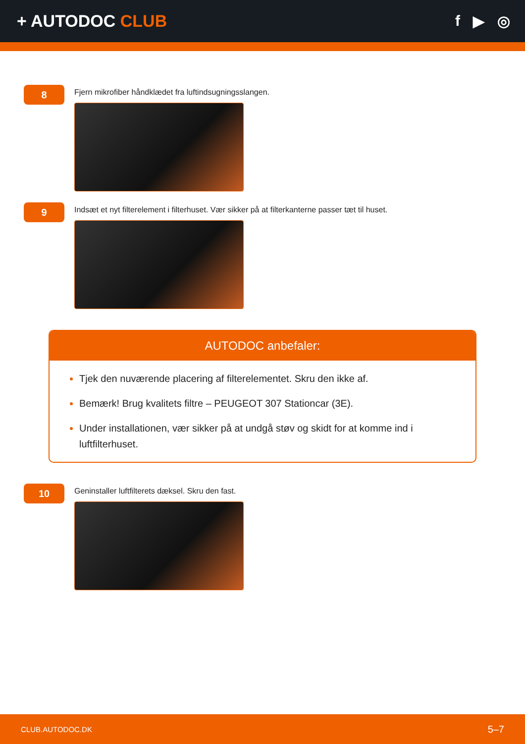+ AUTODOC CLUB f ▶ ◎
8
Fjern mikrofiber håndklædet fra luftindsugningsslangen.
9
Indsæt et nyt filterelement i filterhuset. Vær sikker på at filterkanterne passer tæt til huset.
AUTODOC anbefaler:
Tjek den nuværende placering af filterelementet. Skru den ikke af.
Bemærk! Brug kvalitets filtre – PEUGEOT 307 Stationcar (3E).
Under installationen, vær sikker på at undgå støv og skidt for at komme ind i luftfilterhuset.
10
Geninstaller luftfilterets dæksel. Skru den fast.
CLUB.AUTODOC.DK 5–7